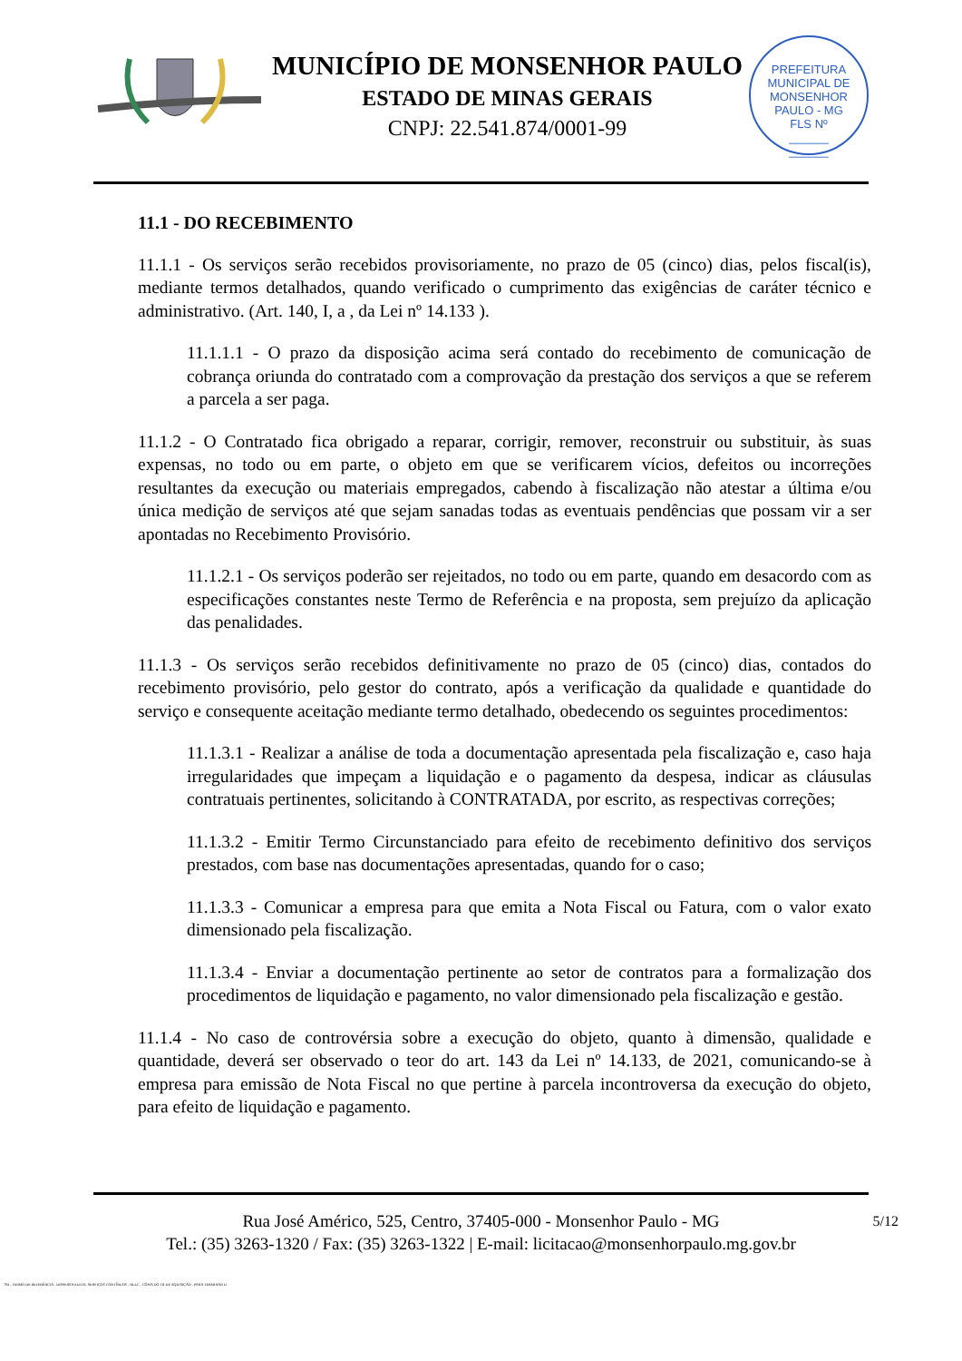MUNICÍPIO DE MONSENHOR PAULO
ESTADO DE MINAS GERAIS
CNPJ: 22.541.874/0001-99
PREFEITURA MUNICIPAL DE MONSENHOR PAULO - MG
FLS Nº
______
______
11.1 - DO RECEBIMENTO
11.1.1 - Os serviços serão recebidos provisoriamente, no prazo de 05 (cinco) dias, pelos fiscal(is), mediante termos detalhados, quando verificado o cumprimento das exigências de caráter técnico e administrativo. (Art. 140, I, a , da Lei nº 14.133 ).
11.1.1.1 - O prazo da disposição acima será contado do recebimento de comunicação de cobrança oriunda do contratado com a comprovação da prestação dos serviços a que se referem a parcela a ser paga.
11.1.2 - O Contratado fica obrigado a reparar, corrigir, remover, reconstruir ou substituir, às suas expensas, no todo ou em parte, o objeto em que se verificarem vícios, defeitos ou incorreções resultantes da execução ou materiais empregados, cabendo à fiscalização não atestar a última e/ou única medição de serviços até que sejam sanadas todas as eventuais pendências que possam vir a ser apontadas no Recebimento Provisório.
11.1.2.1 - Os serviços poderão ser rejeitados, no todo ou em parte, quando em desacordo com as especificações constantes neste Termo de Referência e na proposta, sem prejuízo da aplicação das penalidades.
11.1.3 - Os serviços serão recebidos definitivamente no prazo de 05 (cinco) dias, contados do recebimento provisório, pelo gestor do contrato, após a verificação da qualidade e quantidade do serviço e consequente aceitação mediante termo detalhado, obedecendo os seguintes procedimentos:
11.1.3.1 - Realizar a análise de toda a documentação apresentada pela fiscalização e, caso haja irregularidades que impeçam a liquidação e o pagamento da despesa, indicar as cláusulas contratuais pertinentes, solicitando à CONTRATADA, por escrito, as respectivas correções;
11.1.3.2 - Emitir Termo Circunstanciado para efeito de recebimento definitivo dos serviços prestados, com base nas documentações apresentadas, quando for o caso;
11.1.3.3 - Comunicar a empresa para que emita a Nota Fiscal ou Fatura, com o valor exato dimensionado pela fiscalização.
11.1.3.4 - Enviar a documentação pertinente ao setor de contratos para a formalização dos procedimentos de liquidação e pagamento, no valor dimensionado pela fiscalização e gestão.
11.1.4 - No caso de controvérsia sobre a execução do objeto, quanto à dimensão, qualidade e quantidade, deverá ser observado o teor do art. 143 da Lei nº 14.133, de 2021, comunicando-se à empresa para emissão de Nota Fiscal no que pertine à parcela incontroversa da execução do objeto, para efeito de liquidação e pagamento.
5/12 Rua José Américo, 525, Centro, 37405-000 - Monsenhor Paulo - MG
Tel.: (35) 3263-1320 / Fax: (35) 3263-1322 | E-mail: licitacao@monsenhorpaulo.mg.gov.br
784 - TERMO DE REFERÊNCIA - DISPENSA ELETR. SERVIÇOS CONTÍNUOS - NLLC - CÓPIA DO TR DE AQUISIÇÃO - PARA TERMINAR D